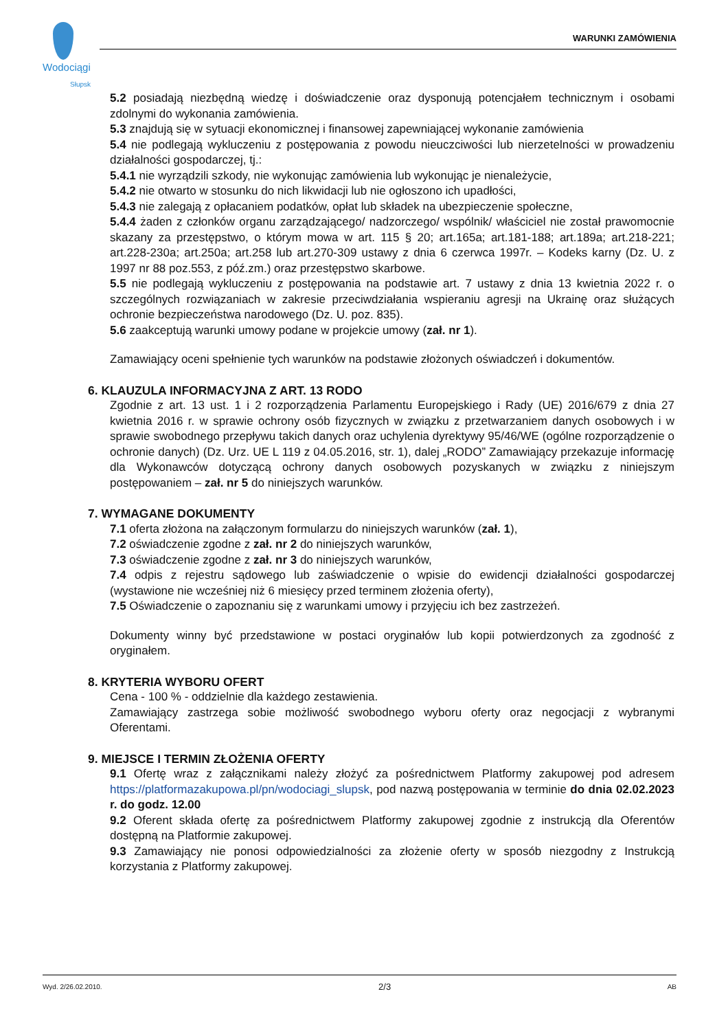Wodociągi
Słupsk
WARUNKI ZAMÓWIENIA
5.2 posiadają niezbędną wiedzę i doświadczenie oraz dysponują potencjałem technicznym i osobami zdolnymi do wykonania zamówienia.
5.3 znajdują się w sytuacji ekonomicznej i finansowej zapewniającej wykonanie zamówienia
5.4 nie podlegają wykluczeniu z postępowania z powodu nieuczciwości lub nierzetelności w prowadzeniu działalności gospodarczej, tj.:
5.4.1 nie wyrządzili szkody, nie wykonując zamówienia lub wykonując je nienależycie,
5.4.2 nie otwarto w stosunku do nich likwidacji lub nie ogłoszono ich upadłości,
5.4.3 nie zalegają z opłacaniem podatków, opłat lub składek na ubezpieczenie społeczne,
5.4.4 żaden z członków organu zarządzającego/ nadzorczego/ wspólnik/ właściciel nie został prawomocnie skazany za przestępstwo, o którym mowa w art. 115 § 20; art.165a; art.181-188; art.189a; art.218-221; art.228-230a; art.250a; art.258 lub art.270-309 ustawy z dnia 6 czerwca 1997r. – Kodeks karny (Dz. U. z 1997 nr 88 poz.553, z póź.zm.) oraz przestępstwo skarbowe.
5.5 nie podlegają wykluczeniu z postępowania na podstawie art. 7 ustawy z dnia 13 kwietnia 2022 r. o szczególnych rozwiązaniach w zakresie przeciwdziałania wspieraniu agresji na Ukrainę oraz służących ochronie bezpieczeństwa narodowego (Dz. U. poz. 835).
5.6 zaakceptują warunki umowy podane w projekcie umowy (zał. nr 1).
Zamawiający oceni spełnienie tych warunków na podstawie złożonych oświadczeń i dokumentów.
6. KLAUZULA INFORMACYJNA Z ART. 13 RODO
Zgodnie z art. 13 ust. 1 i 2 rozporządzenia Parlamentu Europejskiego i Rady (UE) 2016/679 z dnia 27 kwietnia 2016 r. w sprawie ochrony osób fizycznych w związku z przetwarzaniem danych osobowych i w sprawie swobodnego przepływu takich danych oraz uchylenia dyrektywy 95/46/WE (ogólne rozporządzenie o ochronie danych) (Dz. Urz. UE L 119 z 04.05.2016, str. 1), dalej „RODO” Zamawiający przekazuje informację dla Wykonawców dotyczącą ochrony danych osobowych pozyskanych w związku z niniejszym postępowaniem – zał. nr 5 do niniejszych warunków.
7. WYMAGANE DOKUMENTY
7.1 oferta złożona na załączonym formularzu do niniejszych warunków (zał. 1),
7.2 oświadczenie zgodne z zał. nr 2 do niniejszych warunków,
7.3 oświadczenie zgodne z zał. nr 3 do niniejszych warunków,
7.4 odpis z rejestru sądowego lub zaświadczenie o wpisie do ewidencji działalności gospodarczej (wystawione nie wcześniej niż 6 miesięcy przed terminem złożenia oferty),
7.5 Oświadczenie o zapoznaniu się z warunkami umowy i przyjęciu ich bez zastrzeżeń.
Dokumenty winny być przedstawione w postaci oryginałów lub kopii potwierdzonych za zgodność z oryginałem.
8. KRYTERIA WYBORU OFERT
Cena - 100 % - oddzielnie dla każdego zestawienia.
Zamawiający zastrzega sobie możliwość swobodnego wyboru oferty oraz negocjacji z wybranymi Oferentami.
9. MIEJSCE I TERMIN ZŁOŻENIA OFERTY
9.1 Ofertę wraz z załącznikami należy złożyć za pośrednictwem Platformy zakupowej pod adresem https://platformazakupowa.pl/pn/wodociagi_slupsk, pod nazwą postępowania w terminie do dnia 02.02.2023 r. do godz. 12.00
9.2 Oferent składa ofertę za pośrednictwem Platformy zakupowej zgodnie z instrukcją dla Oferentów dostępną na Platformie zakupowej.
9.3 Zamawiający nie ponosi odpowiedzialności za złożenie oferty w sposób niezgodny z Instrukcją korzystania z Platformy zakupowej.
Wyd. 2/26.02.2010. 2/3 AB